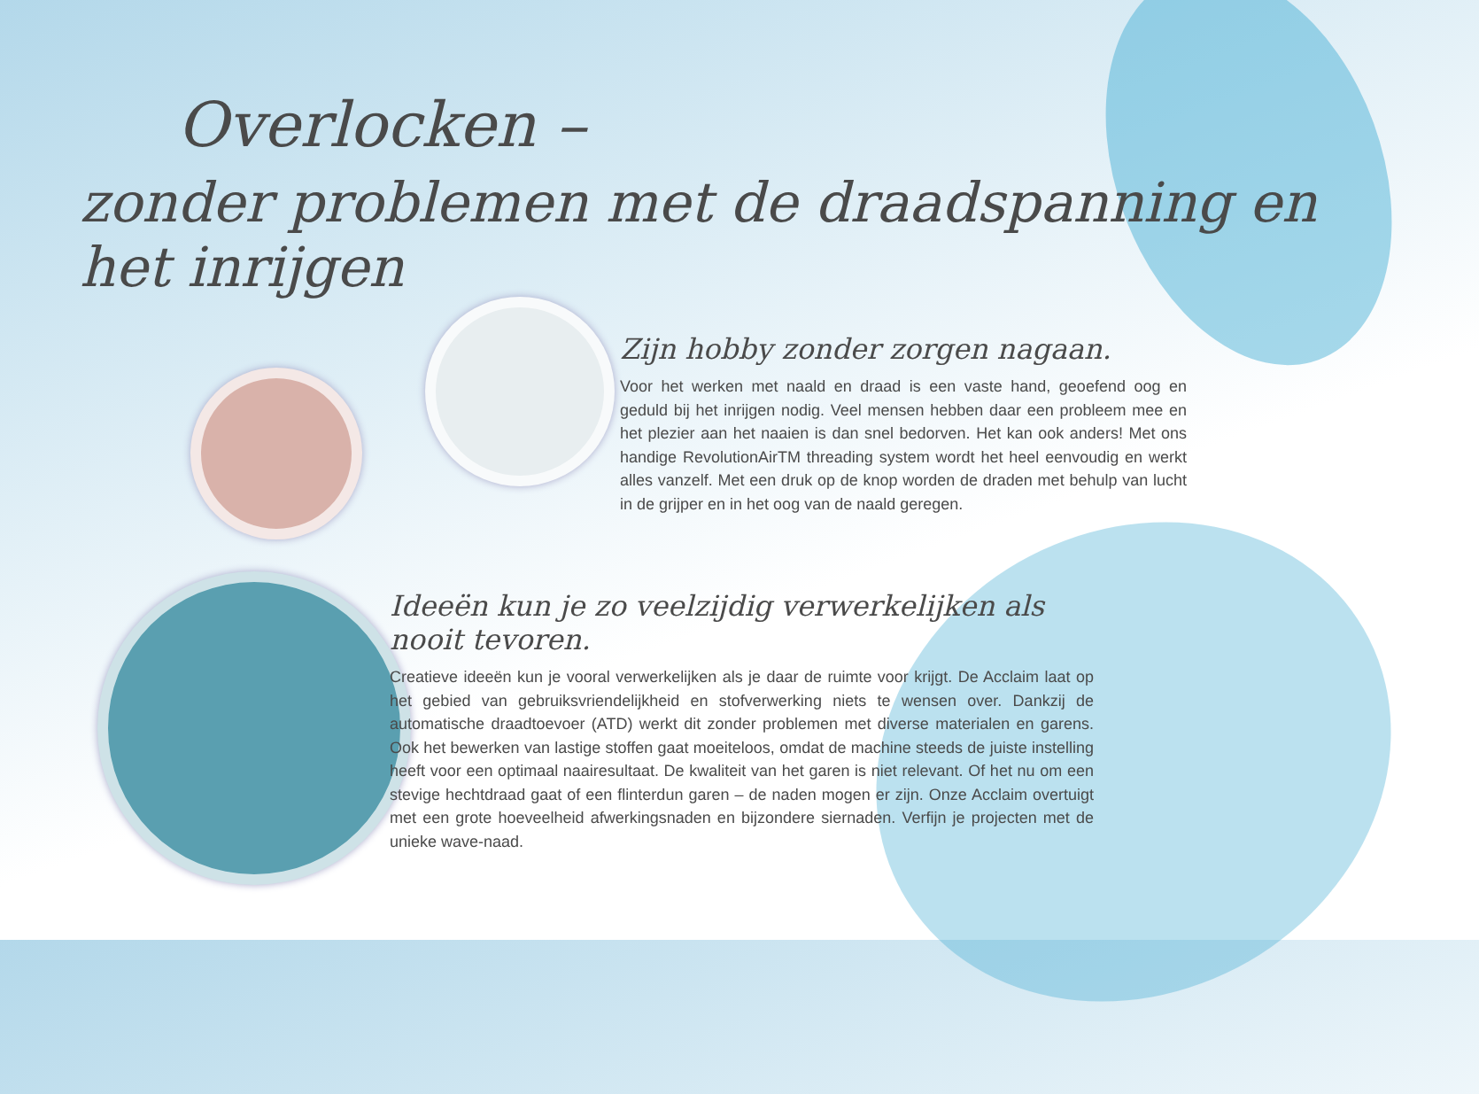Overlocken –
zonder problemen met de draadspanning en het inrijgen
Zijn hobby zonder zorgen nagaan.
Voor het werken met naald en draad is een vaste hand, geoefend oog en geduld bij het inrijgen nodig. Veel mensen hebben daar een probleem mee en het plezier aan het naaien is dan snel bedorven. Het kan ook anders! Met ons handige RevolutionAirTM threading system wordt het heel eenvoudig en werkt alles vanzelf. Met een druk op de knop worden de draden met behulp van lucht in de grijper en in het oog van de naald geregen.
Ideeën kun je zo veelzijdig verwerkelijken als nooit tevoren.
Creatieve ideeën kun je vooral verwerkelijken als je daar de ruimte voor krijgt. De Acclaim laat op het gebied van gebruiksvriendelijkheid en stofverwerking niets te wensen over. Dankzij de automatische draadtoevoer (ATD) werkt dit zonder problemen met diverse materialen en garens. Ook het bewerken van lastige stoffen gaat moeiteloos, omdat de machine steeds de juiste instelling heeft voor een optimaal naairesultaat. De kwaliteit van het garen is niet relevant. Of het nu om een stevige hechtdraad gaat of een flinterdun garen – de naden mogen er zijn. Onze Acclaim overtuigt met een grote hoeveelheid afwerkingsnaden en bijzondere siernaden. Verfijn je projecten met de unieke wave-naad.